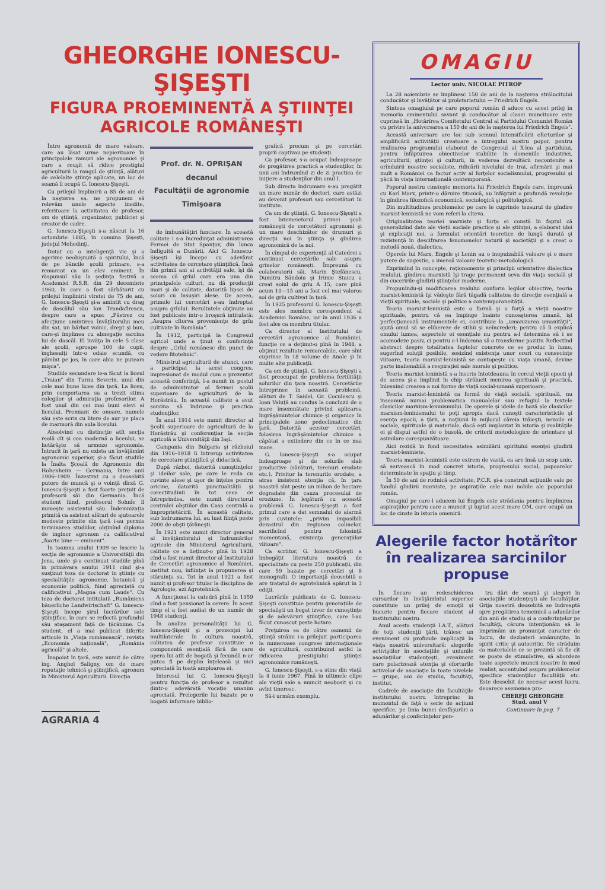GHEORGHE IONESCU-ŞIŞEŞTI
FIGURA PROEMINENTĂ A ŞTIINŢEI
AGRICOLE ROMÂNEŞTI
Între agronomii de mare valoare, care au lăsat urme nepieritoare în principalele ramuri ale agronomiei şi care a reuşit să ridice prestigiul agriculturii la rangul de ştiinţă, alături de celelalte ştiinţe aplicate, un loc de seamă îl ocupă G. Ionescu-Şişeşti.
Cu prilejul împlinirii a 85 de ani de la naşterea sa, ne propunem să relevăm unele aspecte inedite, referitoare la activitatea de profesor, om de ştiinţă, organizator, publicist şi creator de cadre.
G. Ionescu-Şişeşti s-a născut la 16 octombrie 1885, în comuna Şişeşti, judeţul Mehedinţi.
Dotat cu o inteligenţă vie şi o agerime neobişnuită a spiritului, încă de pe băncile şcolii primare, s-a remarcat ca un elev eminent. În răspunsul său la şedinţa festivă a Academiei R.S.R. din 29 decembrie 1960, în care a fost sărbătorit cu prilejul împlinirii vîrstei de 75 de ani, G. Ionescu-Şişeşti şi-a amintit cu drag de dascălul său Ion Trandafirescu, despre care a spus: „Păstrez cu afecţiune amintirea învăţătorului meu din sat, un bărbat voinic, drept şi bun, care-şi împlinea cu abnegaţie sarcina lui de dascăl. El învăţa în cele 5 clase ale şcolii, aproape 100 de copii, înghesuiţi într-o odaie scundă, cu pămînt pe jos, în care abia ne puteam mişca".
Studiile secundare le-a făcut la liceul „Traian" din Turnu Severin, unul din cele mai bune licee din ţară. La liceu, prin comportarea sa a trezit stima colegilor şi admiraţia profesorilor. A fost unul din cei mai buni elevi ai liceului. Premiant de onoare, numele său este scris cu litere de aur pe placa de marmoră din aula liceului.
Absolvind cu distincţie atît secţia reală cît şi cea modernă a liceului, se hotărăşte să urmeze agronomia. Întrucît în ţară nu exista un învăţămînt agronomic superior, şi-a făcut studiile la Înalta Şcoală de Agronomie din Hohenheim — Germania, între anii 1906–1909. Înzestrat cu o deosebită putere de muncă şi o voinţă dîrză G. Ionescu-Şişeşti a fost foarte preţuit de profesorii săi din Germania. Încă student fiind, profesorul Sohnle îl numeşte asistentul său. Îndemnizaţia primită ca asistent alături de ajutoarele modeste primite din ţară i-au permis terminarea studiilor, obţinînd diploma de inginer agronom cu calificativul „foarte bine — eminent".
În toamna anului 1909 se înscrie la secţia de agronomie a Universităţii din Jena, unde şi-a continuat studiile pînă în primăvara anului 1911 cînd şi-a susţinut teza de doctorat în ştiinţe cu specialităţile agronomie, botanică şi economie politică, fiind apreciată cu calificativul „Magna cum Laude". Cu teza de doctorat intitulată „Rumäniens bäuerliche Landwirtschaft" G. Ionescu-Şişeşti începe şirul lucrărilor sale ştiinţifice, în care se reflectă profundul său ataşament faţă de ţărănime. Ca student, el a mai publicat diferite articole în „Viaţa românească", revista „Economia naţională", „România agricolă" şi altele.
Înapoiat în ţară, este numit de către ing. Anghel Saligny, om de mare reputaţie tehnică şi ştiinţifică, agronom în Ministerul Agriculturii. Direcţia
Prof. dr. N. OPRIŞAN
decanul
Facultăţii de agronomie
Timişoara
de îmbunătăţiri funciare. În această calitate i s-a încredinţat administrarea Fermei de Stat Spanţov, din lunca îndiguită a Dunării. Aici G. Ionescu-Şişeşti îşi începe cu adevărat activitatea de cercetare ştiinţifică. Încă din primii ani ai activităţii sale, îşi dă seama că grîul care era una din principalele culturi, nu dă producţii mari şi de calitate, datorită lipsei de soiuri cu însuşiri alese. De aceea, primele lui cercetări s-au îndreptat asupra grîului. Rezultatele obţinute au fost publicate într-o broşură intitulată: „Asupra cîtorva provenienţe de grîu cultivate în România".
În 1912, participă la Congresul agricol unde a ţinut o conferinţă despre „Grîul românesc din punct de vedere fitotehnic".
Ministrul agriculturii de atunci, care a participat la acest congres, impresionat de modul cum a prezentat această conferinţă, l-a numit în postul de administrator al fermei şcolii superioare de agricultură de la Herăstrău. În această calitate a avut sarcina să îndrume şi practica studenţilor.
În anul 1914 este numit director al Şcolii superioare de agricultură de la Herăstrău şi conferenţiar la secţia agricolă a Universităţii din Iaşi.
Campania din Bulgaria şi războiul din 1916–1918 îi întrerup activitatea de cercetare ştiinţifică şi didactică.
După război, datorită cunoştinţelor şi ideilor sale, pe care le reda cu cuvinte alese şi uşor de înţeles pentru oricine, datorită punctualităţii şi corectitudinii în tot ceea ce întreprindea, este numit directorul centralei obştiilor din Casa centrală a împroprietăririi. În această calitate, sub îndrumarea lui, au luat fiinţă peste 2000 de obşti ţărăneşti.
În 1921 este numit director general al învăţămîntului şi îndrumărilor agricole din Ministerul Agriculturii, calitate ce a deţinut-o pînă în 1928 cînd a fost numit director al Institutului de Cercetări agronomice al României, institut nou, înfiinţat la propunerea şi stăruinţa sa. Tot în anul 1921 a fost numit şi profesor titular la disciplina de Agrologie, azi Agrotehnică.
A funcţionat la catedră pînă în 1959 cînd a fost pensionat la cerere. În acest timp el a fost audiat de un număr de 1948 studenţi.
În analiza personalităţii lui G. Ionescu-Şişeşti şi a prezenţei lui multilaterale în cultura noastră, calitatea de profesor constituie o componentă esenţială fără de care opera lui atît de bogată şi fecundă n-ar putea fi pe deplin înţeleasă şi nici apreciată în toată amploarea ei.
Interesul lui G. Ionescu-Şişeşti pentru funcţia de profesor a rezultat dintr-o adevărată vocaţie unanim apreciată. Prelegerile lui bazate pe o bogată informare biblio-
grafică precum şi pe cercetări proprii captivau pe studenţi.
Ca profesor, s-a ocupat îndeaproape de pregătirea practică a studenţilor, în unii ani îndrumînd zi de zi practica de iniţiere a studenţilor din anul I.
Sub directa îndrumare s-au pregătit un mare număr de doctori, care astăzi au devenit profesori sau cercetători în institute.
Ca om de ştiinţă, G. Ionescu-Şişeşti a fost întemeietorul primei şcoli româneşti de cercetători agronomi şi un mare deschizător de drumuri şi direcţii noi în ştiinţa şi gîndirea agronomică de la noi.
În cîmpul de experienţă al Catedrei a continuat cercetările sale asupra grînelor româneşti. Împreună cu colaboratorii săi, Marin Ştefănescu, Dumitru Săndoiu şi Irimie Staicu a creat soiul de grîu A 15, care pînă acum 10—15 ani a fost cel mai valoros soi de grîu cultivat în ţară.
În 1925 profesorul G. Ionescu-Şişeşti este ales membru corespondent al Academiei Române, iar în anul 1936 a fost ales ca membru titular.
Ca director al Institutului de cercetări agronomice al României, funcţie ce a deţinut-o pînă în 1948, a obţinut rezultate remarcabile, care sînt cuprinse în 18 volume de Anale şi în multe alte publicaţii.
Ca om de ştiinţă, G. Ionescu-Şişeşti a fost preocupat de problema fertilităţii solurilor din ţara noastră. Cercetările întreprinse în această problemă, alături de T. Saidel, Gr. Coculescu şi Ioan Valuţă au condus la concluzii de o mare însemnătate privind aplicarea îngrăşămintelor chimice şi organice în principalele zone pedoclimatice din ţară. Datorită acestor cercetări, folosirea îngrăşămintelor chimice a căpătat o extindere din ce în ce mai mare.
G. Ionescu-Şişeşti s-a ocupat îndeaproape şi de solurile slab productive (sărături, terenuri erodate etc.). Privitor la terenurile erodate, a atras insistent atenţia că, în ţara noastră sînt peste un milion de hectare degradate din cauza procesului de eroziune. În legătură cu această problemă G. Ionescu-Şişeşti a fost primul care a dat semnalul de alarmă prin cuvintele: „privim impasibili dezastrul din regiunea colinelor, sacrificînd pentru folosinţă momentană, existenţa generaţiilor viitoare".
Ca scriitor, G. Ionescu-Şişeşti a îmbogăţit literatura noastră de specialitate cu peste 250 publicaţii, din care 59 bazate pe cercetări şi 8 monografii. O importanţă deosebită o are tratatul de agrotehnică apărut în 3 ediţii.
Lucrările publicate de G. Ionescu-Şişeşti constituie pentru generaţiile de specialişti un bogat izvor de cunoştinţe şi de adevăruri ştiinţifice, care l-au făcut cunoscut peste hotare.
Preţuirea sa de către oamenii de ştiinţă străini i-a prilejuit participarea la numeroase congrese internaţionale de agricultură, contribuind astfel la ridicarea prestigiului ştiinţei agronomice româneşti.
G. Ionescu-Şişeşti, s-a stins din viaţă la 4 iunie 1967. Pînă în ultimele clipe ale vieţii sale a muncit neobosit şi cu avînt tineresc.
Să-i urmăm exemplu.
AGRARIA 4
OMAGIU
Lector univ. NICOLAE PITROP
La 28 noiembrie se împlinesc 150 de ani de la naşterea strălucitului conducător şi învăţător al proletariatului — Friedrich Engels.
Sinteza omagiului pe care poporul român îl aduce cu acest prilej în memoria eminentului savant şi conducător al clasei muncitoare este cuprinsă în „Hotărîrea Comitetului Central al Partidului Comunist Român cu privire la aniversarea a 150 de ani de la naşterea lui Friedrich Engels".
Această aniversare are loc sub semnul intensificării eforturilor şi amplificării activităţii creatoare a întregului nostru popor, pentru realizarea programului elaborat de Congresul al X-lea al partidului, pentru înfăptuirea obiectivelor stabilite în domeniile industriei, agriculturii, ştiinţei şi culturii, în vederea dezvoltării necontenite a orînduirii noastre socialiste, ridicării nivelului de trai, afirmării şi mai mult a României ca factor activ al forţelor socialismului, progresului şi păcii în viaţa internaţională contemporană.
Poporul nostru cinsteşte memoria lui Friedrich Engels care, împreună cu Karl Marx, printr-o dăruire titanică, au înfăptuit o profundă revoluţie în gîndirea filozofică economică, sociologică şi politologică.
Din multitudinea problemelor pe care le cuprinde tezaurul de gîndire marxist-leninistă ne vom referi la cîteva.
Originalitatea teoriei marxiste şi forţa ei constă în faptul că generalizînd date ale vieţii sociale practice şi ale ştiinţei, a elaborat idei şi explicaţii noi, a formulat orientări teoretice de lungă durată şi rezistenţă în descifrarea fenomenelor naturii şi societăţii şi a creat o metodă nouă, dialectica.
Operele lui Marx, Engels şi Lenin au o inepuizabilă valoare şi o mare putere de sugestie, o imensă valoare teoretic-metodologică.
Exprimînd în concepte, raţionamente şi principii orientative dialectica realului, gîndirea marxistă îşi trage permanent seva din viaţa socială şi din cuceririle gîndirii ştiinţelor moderne.
Propunîndu-şi modificarea realului conform legilor obiective, teoria marxist-leninistă îşi vădeşte fără tăgadă calitatea de direcţie esenţială a vieţii spirituale, sociale şi politice a contemporaneităţii.
Teoria marxist-leninistă este o formă şi o forţă a vieţii noastre spirituale, pentru că ea împinge înainte cunoaşterea umană, îşi perfecţionează instrumentele ei, contribuie la „umanizarea umanităţii", ajută omul să se elibereze de stihii şi neîncrederi; pentru că îi explică omului lumea, aspectele ei esenţiale nu pentru a-l determina să i se acomodeze pasiv, ci pentru a-l îndemna să o transforme pozitiv. Reflectînd abstract despre totalitatea faptelor concrete ce se produc în lume, sugerînd soluţii posibile, sesizînd existenţa unor erori cu consecinţe viitoare, teoria marxist-leninistă se contopeşte cu viaţa umană, devine parte inalienabilă a respiraţiei sale morale şi politice.
Teoria marxist-leninistă s-a înscris întotdeauna în cercul vieţii epocii şi de aceea şi-a împlinit în chip strălucit menirea spirituală şi practică, înlesnind crearea a noi forme de viaţă social-umană superioare.
Teoria marxist-leninistă ca formă de viaţă socială, spirituală, nu înseamnă numai problematica manualelor sau refugiul la textele clasicilor marxism-leninismului. De operele şi ideile de bază ale clasicilor marxism-leninismului te poţi apropia dacă cunoşti caracteristicile şi esenţa epocii, a ţării, a naţiunii în mijlocul căreia trăieşti, nevoile ei sociale, spirituale şi materiale, dacă eşti implantat în istoria şi realităţile ei şi dispui astfel de o busolă, de criterii metodologice de orientare şi asimilare corespunzătoare.
Aici rezidă în fond necesitatea asimilării spiritului esenţei gîndirii marxist-leniniste.
Teoria marxist-leninistă este extrem de vastă, ea are însă un scop unic, să servească în mod concret istoria, progresului social, popoarelor determinate în spaţiu şi timp.
În 50 de ani de rodnică activitate, P.C.R. şi-a construit acţiunile sale pe fondul gîndirii marxiste, pe aspiraţiile cele mai nobile ale poporului român.
Omagiul pe care-l aducem lui Engels este strădania pentru împlinirea aspiraţiilor pentru care a muncit şi luptat acest mare OM, care ocupă un loc de cinste în istoria omenirii.
Alegerile factor hotărîtor în realizarea sarcinilor propuse
În fiecare an redeschiderea cursurilor în învăţămîntul superior constituie un prilej de emoţii şi bucurie pentru fiecare student al institutului nostru.
Anul acesta studenţii I.A.T., alături de toţi studenţii ţării, trăiesc un eveniment cu profunde implicaţii în viaţa noastră universitară: alegerile activiştilor în asociaţiile şi uniunile asociaţiilor studenţeşti, eveniment care polarizează atenţia şi eforturile activelor de asociaţie la toate nivelele — grupe, ani de studiu, facultăţi, institut.
Cadrele de asociaţie din facultăţile institutului nostru întreprinc în momentul de faţă o serie de acţiuni specifice, pe linia bunei desfăşurări a adunărilor şi conferinţelor pen-
tru dări de seamă şi alegeri în asociaţiile studenţeşti ale facultăţilor. Grija noastră deosebită se îndreaptă spre pregătirea temeinică a adunărilor din anii de studiu şi a conferinţelor pe facultăţi, cărora intenţionăm să le imprimăm un pronunţat caracter de lucru, de dezbateri amănunţite, în spirit critic şi autocritic. Ne străduim ca materialele ce se prezintă să fie cît se poate de stimulative, să abordeze toate aspectele muncii noastre în mod realist, accentuînd asupra problemelor specifice studenţilor facultăţii etc. Este deosebit de necesar acest lucru, deoarece asemenea pro-
CHERFJI GHEORGHE
Stud. anul V
Continuare în pag. 7